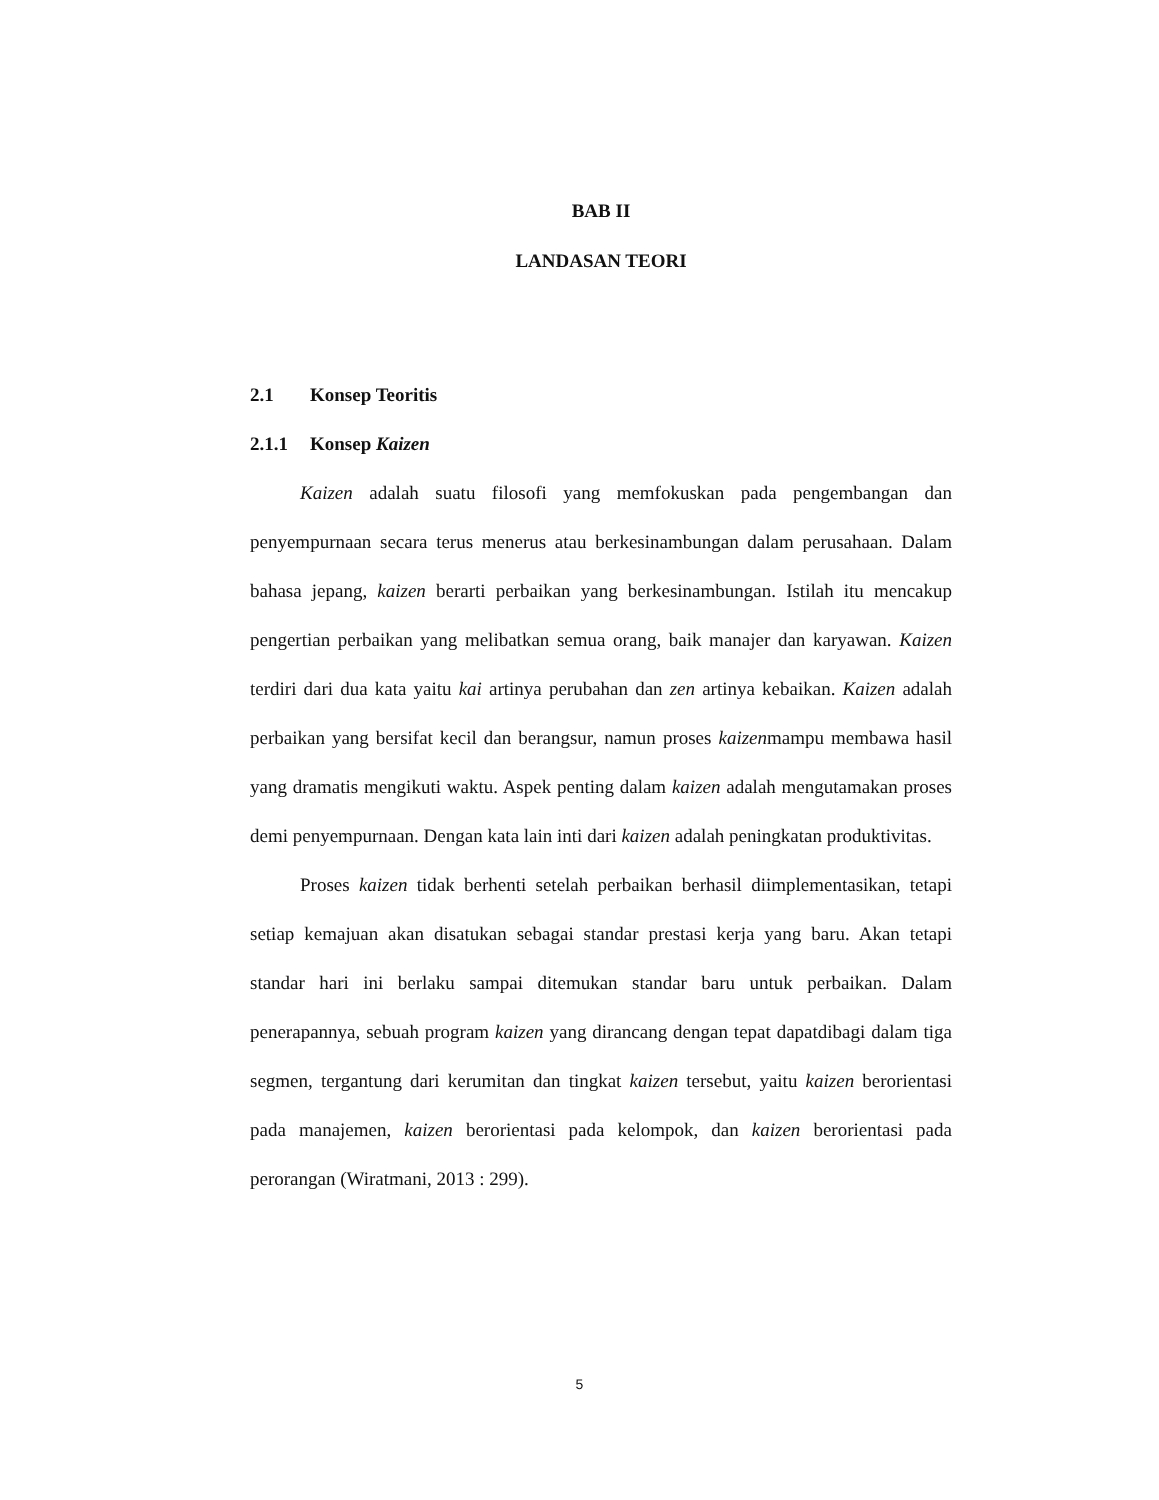BAB II
LANDASAN TEORI
2.1 Konsep Teoritis
2.1.1 Konsep Kaizen
Kaizen adalah suatu filosofi yang memfokuskan pada pengembangan dan penyempurnaan secara terus menerus atau berkesinambungan dalam perusahaan. Dalam bahasa jepang, kaizen berarti perbaikan yang berkesinambungan. Istilah itu mencakup pengertian perbaikan yang melibatkan semua orang, baik manajer dan karyawan. Kaizen terdiri dari dua kata yaitu kai artinya perubahan dan zen artinya kebaikan. Kaizen adalah perbaikan yang bersifat kecil dan berangsur, namun proses kaizenmampu membawa hasil yang dramatis mengikuti waktu. Aspek penting dalam kaizen adalah mengutamakan proses demi penyempurnaan. Dengan kata lain inti dari kaizen adalah peningkatan produktivitas.
Proses kaizen tidak berhenti setelah perbaikan berhasil diimplementasikan, tetapi setiap kemajuan akan disatukan sebagai standar prestasi kerja yang baru. Akan tetapi standar hari ini berlaku sampai ditemukan standar baru untuk perbaikan. Dalam penerapannya, sebuah program kaizen yang dirancang dengan tepat dapatdibagi dalam tiga segmen, tergantung dari kerumitan dan tingkat kaizen tersebut, yaitu kaizen berorientasi pada manajemen, kaizen berorientasi pada kelompok, dan kaizen berorientasi pada perorangan (Wiratmani, 2013 : 299).
5